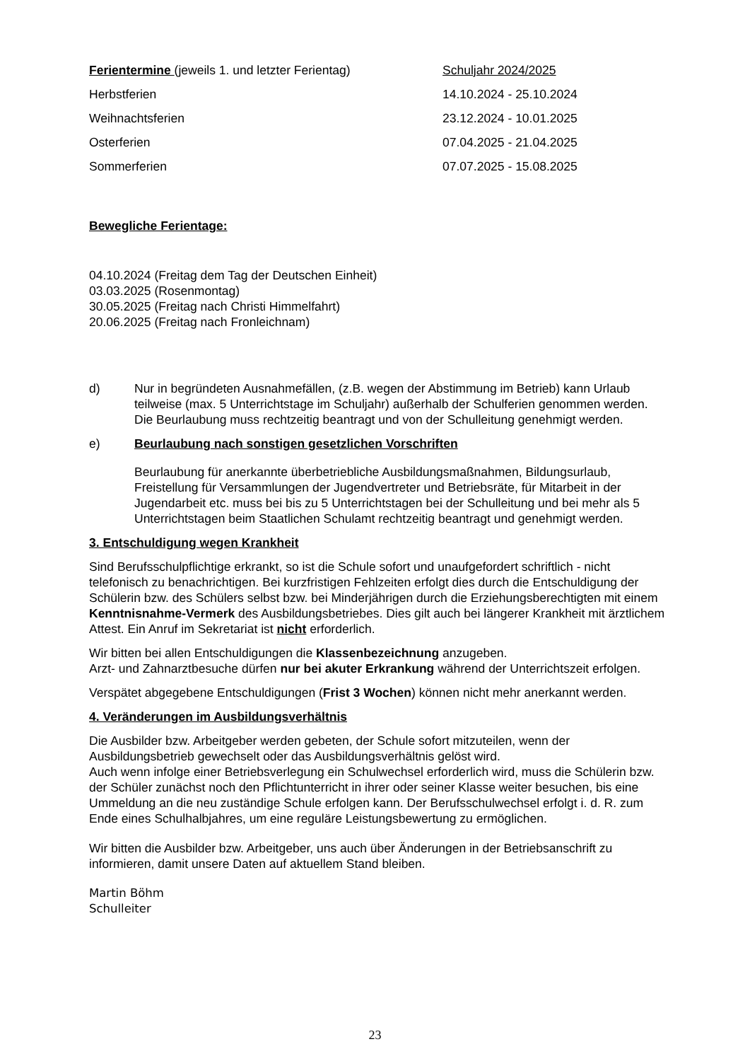| Ferientermine (jeweils 1. und letzter Ferientag) | Schuljahr 2024/2025 |
| Herbstferien | 14.10.2024 - 25.10.2024 |
| Weihnachtsferien | 23.12.2024 - 10.01.2025 |
| Osterferien | 07.04.2025 - 21.04.2025 |
| Sommerferien | 07.07.2025 - 15.08.2025 |
Bewegliche Ferientage:
04.10.2024 (Freitag dem Tag der Deutschen Einheit)
03.03.2025 (Rosenmontag)
30.05.2025 (Freitag nach Christi Himmelfahrt)
20.06.2025 (Freitag nach Fronleichnam)
d) Nur in begründeten Ausnahmefällen, (z.B. wegen der Abstimmung im Betrieb) kann Urlaub teilweise (max. 5 Unterrichtstage im Schuljahr) außerhalb der Schulferien genommen werden. Die Beurlaubung muss rechtzeitig beantragt und von der Schulleitung genehmigt werden.
e) Beurlaubung nach sonstigen gesetzlichen Vorschriften
Beurlaubung für anerkannte überbetriebliche Ausbildungsmaßnahmen, Bildungsurlaub, Freistellung für Versammlungen der Jugendvertreter und Betriebsräte, für Mitarbeit in der Jugendarbeit etc. muss bei bis zu 5 Unterrichtstagen bei der Schulleitung und bei mehr als 5 Unterrichtstagen beim Staatlichen Schulamt rechtzeitig beantragt und genehmigt werden.
3. Entschuldigung wegen Krankheit
Sind Berufsschulpflichtige erkrankt, so ist die Schule sofort und unaufgefordert schriftlich - nicht telefonisch zu benachrichtigen. Bei kurzfristigen Fehlzeiten erfolgt dies durch die Entschuldigung der Schülerin bzw. des Schülers selbst bzw. bei Minderjährigen durch die Erziehungsberechtigten mit einem Kenntnisnahme-Vermerk des Ausbildungsbetriebes. Dies gilt auch bei längerer Krankheit mit ärztlichem Attest. Ein Anruf im Sekretariat ist nicht erforderlich.
Wir bitten bei allen Entschuldigungen die Klassenbezeichnung anzugeben.
Arzt- und Zahnarztbesuche dürfen nur bei akuter Erkrankung während der Unterrichtszeit erfolgen.
Verspätet abgegebene Entschuldigungen (Frist 3 Wochen) können nicht mehr anerkannt werden.
4. Veränderungen im Ausbildungsverhältnis
Die Ausbilder bzw. Arbeitgeber werden gebeten, der Schule sofort mitzuteilen, wenn der Ausbildungsbetrieb gewechselt oder das Ausbildungsverhältnis gelöst wird.
Auch wenn infolge einer Betriebsverlegung ein Schulwechsel erforderlich wird, muss die Schülerin bzw. der Schüler zunächst noch den Pflichtunterricht in ihrer oder seiner Klasse weiter besuchen, bis eine Ummeldung an die neu zuständige Schule erfolgen kann. Der Berufsschulwechsel erfolgt i. d. R. zum Ende eines Schulhalbjahres, um eine reguläre Leistungsbewertung zu ermöglichen.
Wir bitten die Ausbilder bzw. Arbeitgeber, uns auch über Änderungen in der Betriebsanschrift zu informieren, damit unsere Daten auf aktuellem Stand bleiben.
Martin Böhm
Schulleiter
23